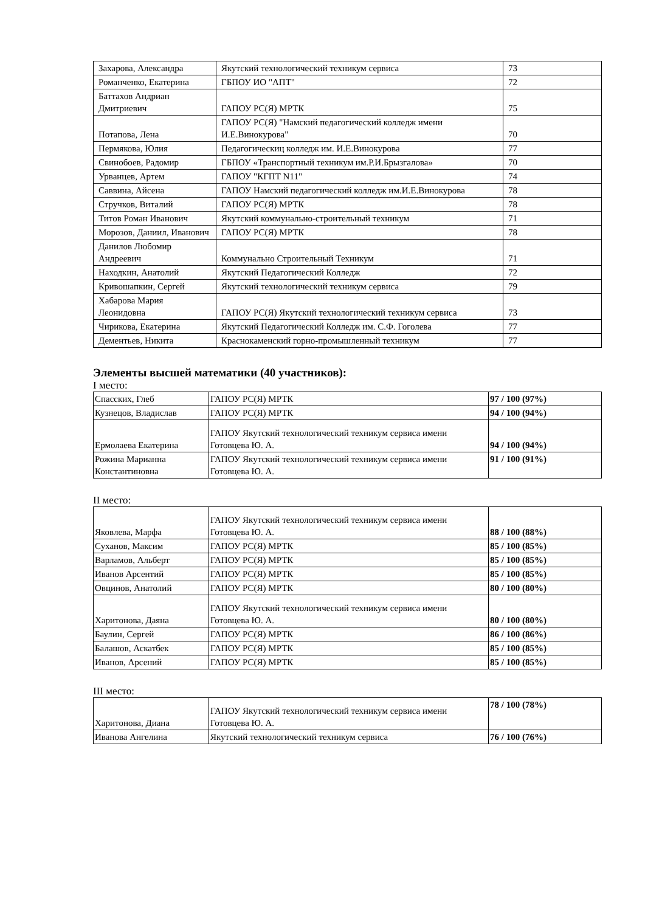| Захарова, Александра | Якутский технологический техникум сервиса | 73 |
| Романченко, Екатерина | ГБПОУ ИО "АПТ" | 72 |
| Баттахов Андриан Дмитриевич | ГАПОУ РС(Я) МРТК | 75 |
| Потапова, Лена | ГАПОУ РС(Я) "Намский педагогический колледж имени И.Е.Винокурова" | 70 |
| Пермякова, Юлия | Педагогическиц колледж им. И.Е.Винокурова | 77 |
| Свинобоев, Радомир | ГБПОУ «Транспортный техникум им.Р.И.Брызгалова» | 70 |
| Урванцев, Артем | ГАПОУ "КГПТ N11" | 74 |
| Саввина, Айсена | ГАПОУ Намский педагогический колледж им.И.Е.Винокурова | 78 |
| Стручков, Виталий | ГАПОУ РС(Я) МРТК | 78 |
| Титов Роман Иванович | Якутский коммунально-строительный техникум | 71 |
| Морозов, Даниил, Иванович | ГАПОУ РС(Я) МРТК | 78 |
| Данилов Любомир Андреевич | Коммунально Строительный Техникум | 71 |
| Находкин, Анатолий | Якутский Педагогический Колледж | 72 |
| Кривошапкин, Сергей | Якутский технологический техникум сервиса | 79 |
| Хабарова Мария Леонидовна | ГАПОУ РС(Я) Якутский технологический техникум сервиса | 73 |
| Чирикова, Екатерина | Якутский Педагогический Колледж им. С.Ф. Гоголева | 77 |
| Дементьев, Никита | Краснокаменский горно-промышленный техникум | 77 |
Элементы высшей математики (40 участников):
I место:
| Спасских, Глеб | ГАПОУ РС(Я) МРТК | 97 / 100 (97%) |
| Кузнецов, Владислав | ГАПОУ РС(Я) МРТК | 94 / 100 (94%) |
| Ермолаева Екатерина | ГАПОУ Якутский технологический техникум сервиса имени Готовцева Ю. А. | 94 / 100 (94%) |
| Рожина Марианна Константиновна | ГАПОУ Якутский технологический техникум сервиса имени Готовцева Ю. А. | 91 / 100 (91%) |
II место:
| Яковлева, Марфа | ГАПОУ Якутский технологический техникум сервиса имени Готовцева Ю. А. | 88 / 100 (88%) |
| Суханов, Максим | ГАПОУ РС(Я) МРТК | 85 / 100 (85%) |
| Варламов, Альберт | ГАПОУ РС(Я) МРТК | 85 / 100 (85%) |
| Иванов Арсентий | ГАПОУ РС(Я) МРТК | 85 / 100 (85%) |
| Овцинов, Анатолий | ГАПОУ РС(Я) МРТК | 80 / 100 (80%) |
| Харитонова, Даяна | ГАПОУ Якутский технологический техникум сервиса имени Готовцева Ю. А. | 80 / 100 (80%) |
| Баулин, Сергей | ГАПОУ РС(Я) МРТК | 86 / 100 (86%) |
| Балашов, Аскатбек | ГАПОУ РС(Я) МРТК | 85 / 100 (85%) |
| Иванов, Арсений | ГАПОУ РС(Я) МРТК | 85 / 100 (85%) |
III место:
| Харитонова, Диана | ГАПОУ Якутский технологический техникум сервиса имени Готовцева Ю. А. | 78 / 100 (78%) |
| Иванова Ангелина | Якутский технологический техникум сервиса | 76 / 100 (76%) |